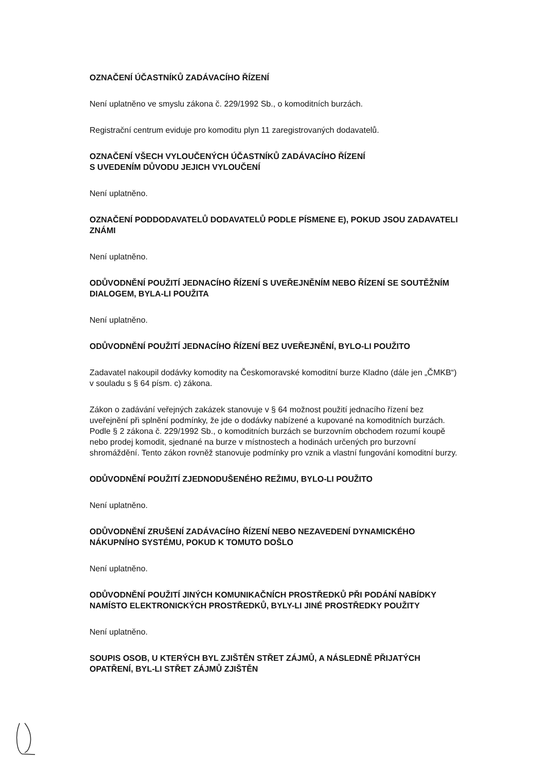OZNAČENÍ ÚČASTNÍKŮ ZADÁVACÍHO ŘÍZENÍ
Není uplatněno ve smyslu zákona č. 229/1992 Sb., o komoditních burzách.
Registrační centrum eviduje pro komoditu plyn 11 zaregistrovaných dodavatelů.
OZNAČENÍ VŠECH VYLOUČENÝCH ÚČASTNÍKŮ ZADÁVACÍHO ŘÍZENÍ
S UVEDENÍM DŮVODU JEJICH VYLOUČENÍ
Není uplatněno.
OZNAČENÍ PODDODAVATELŮ DODAVATELŮ PODLE PÍSMENE E), POKUD JSOU ZADAVATELI ZNÁMI
Není uplatněno.
ODŮVODNĚNÍ POUŽITÍ JEDNACÍHO ŘÍZENÍ S UVEŘEJNĚNÍM NEBO ŘÍZENÍ SE SOUTĚŽNÍM DIALOGEM, BYLA-LI POUŽITA
Není uplatněno.
ODŮVODNĚNÍ POUŽITÍ JEDNACÍHO ŘÍZENÍ BEZ UVEŘEJNĚNÍ, BYLO-LI POUŽITO
Zadavatel nakoupil dodávky komodity na Českomoravské komoditní burze Kladno (dále jen „ČMKB“) v souladu s § 64 písm. c) zákona.
Zákon o zadávání veřejných zakázek stanovuje v § 64 možnost použití jednacího řízení bez uveřejnění při splnění podmínky, že jde o dodávky nabízené a kupované na komoditních burzách. Podle § 2 zákona č. 229/1992 Sb., o komoditních burzách se burzovním obchodem rozumí koupě nebo prodej komodit, sjednané na burze v místnostech a hodinách určených pro burzovní shromáždění. Tento zákon rovněž stanovuje podmínky pro vznik a vlastní fungování komoditní burzy.
ODŮVODNĚNÍ POUŽITÍ ZJEDNODUŠENÉHO REŽIMU, BYLO-LI POUŽITO
Není uplatněno.
ODŮVODNĚNÍ ZRUŠENÍ ZADÁVACÍHO ŘÍZENÍ NEBO NEZAVEDENÍ DYNAMICKÉHO NÁKUPNÍHO SYSTÉMU, POKUD K TOMUTO DOŠLO
Není uplatněno.
ODŮVODNĚNÍ POUŽITÍ JINÝCH KOMUNIKAČNÍCH PROSTŘEDKŮ PŘI PODÁNÍ NABÍDKY NAMÍSTO ELEKTRONICKÝCH PROSTŘEDKŮ, BYLY-LI JINÉ PROSTŘEDKY POUŽITY
Není uplatněno.
SOUPIS OSOB, U KTERÝCH BYL ZJIŠTĚN STŘET ZÁJMŮ, A NÁSLEDNĚ PŘIJATÝCH OPATŘENÍ, BYL-LI STŘET ZÁJMŮ ZJIŠTĚN